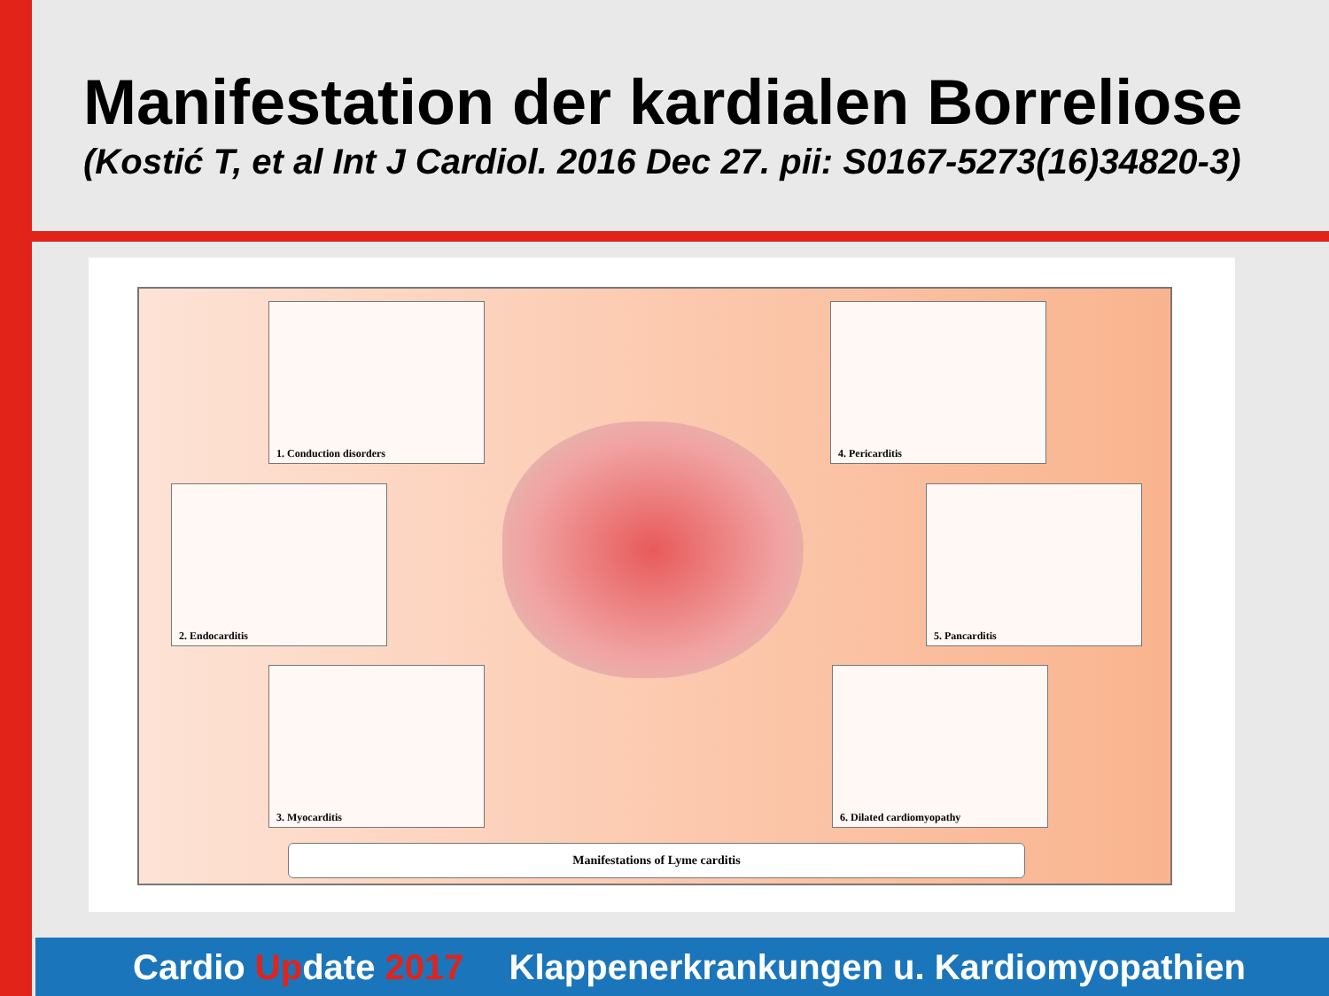Manifestation der kardialen Borreliose
(Kostić T, et al Int J Cardiol. 2016 Dec 27. pii: S0167-5273(16)34820-3)
1. Conduction disorders
2. Endocarditis
3. Myocarditis
4. Pericarditis
5. Pancarditis
6. Dilated cardiomyopathy
Manifestations of Lyme carditis
Cardio Update 2017 Klappenerkrankungen u. Kardiomyopathien